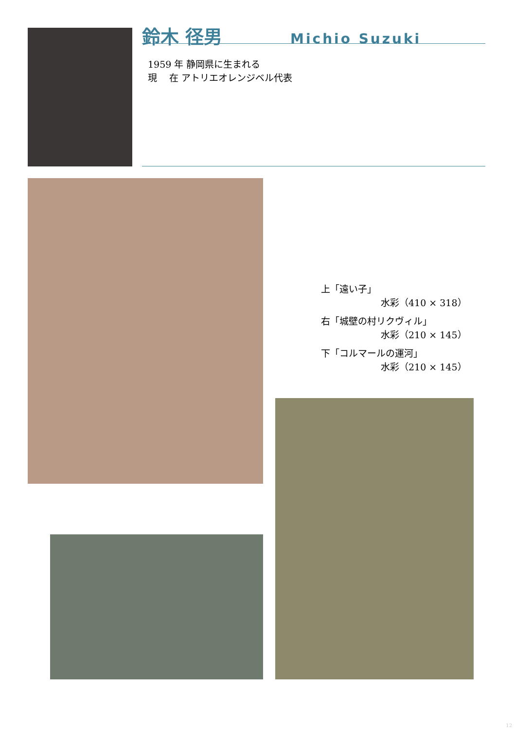鈴木 径男 Michio Suzuki
1959 年 静岡県に生まれる
現　 在 アトリエオレンジベル代表
上「遠い子」
水彩（410 × 318）
右「城壁の村リクヴィル」
水彩（210 × 145）
下「コルマールの運河」
水彩（210 × 145）
12